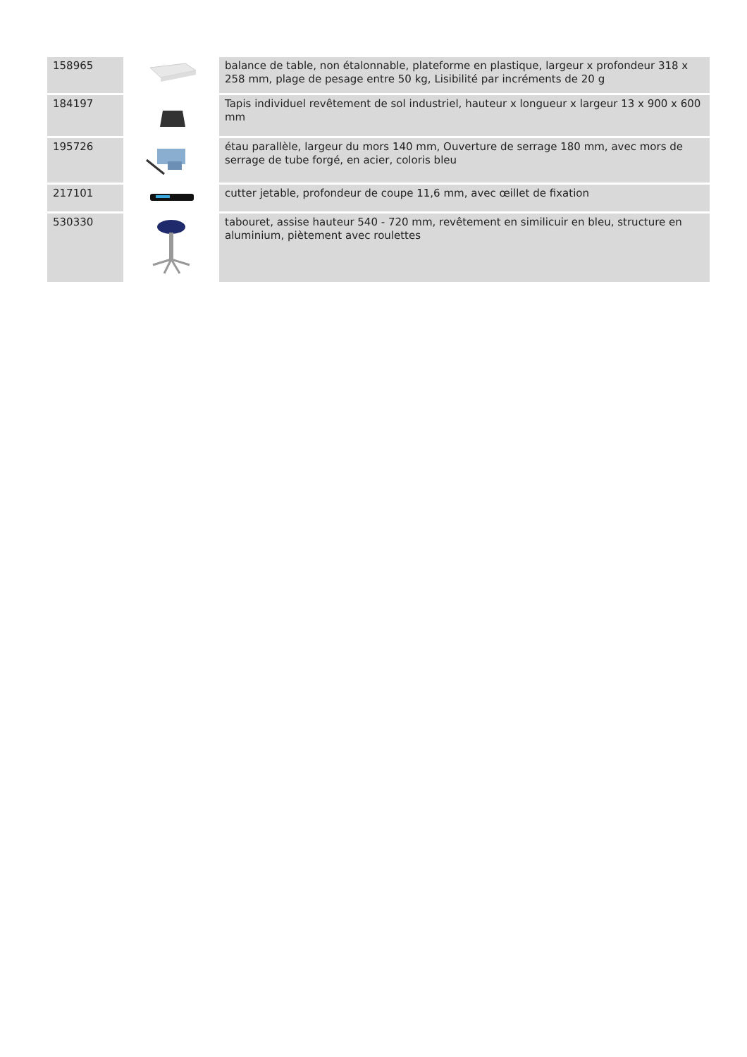| 158965 | | balance de table, non étalonnable, plateforme en plastique, largeur x profondeur 318 x 258 mm, plage de pesage entre 50 kg, Lisibilité par incréments de 20 g |
| 184197 | | Tapis individuel revêtement de sol industriel, hauteur x longueur x largeur 13 x 900 x 600 mm |
| 195726 | | étau parallèle, largeur du mors 140 mm, Ouverture de serrage 180 mm, avec mors de serrage de tube forgé, en acier, coloris bleu |
| 217101 | | cutter jetable, profondeur de coupe 11,6 mm, avec œillet de fixation |
| 530330 | | tabouret, assise hauteur 540 - 720 mm, revêtement en similicuir en bleu, structure en aluminium, piètement avec roulettes |